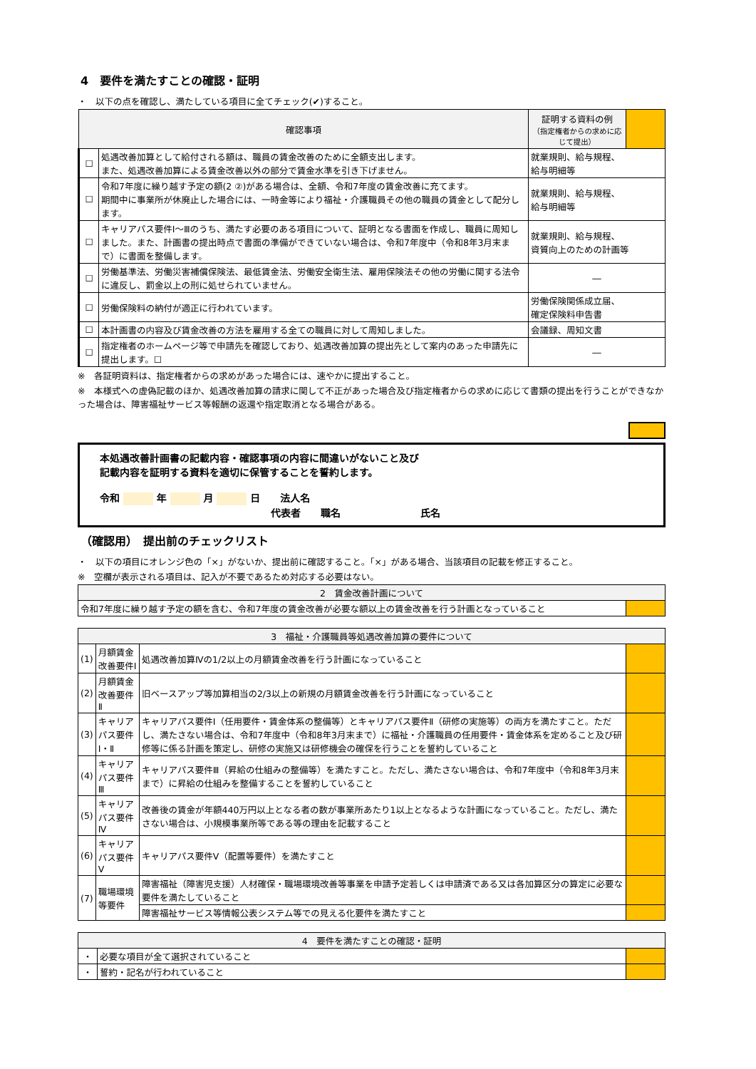4　要件を満たすことの確認・証明
・　以下の点を確認し、満たしている項目に全てチェック(✔)すること。
| 確認事項 | | 証明する資料の例 （指定権者からの求めに応じて提出） | |
| ☐ | 処遇改善加算として給付される額は、職員の賃金改善のために全額支出します。 また、処遇改善加算による賃金改善以外の部分で賃金水準を引き下げません。 | 就業規則、給与規程、 給与明細等 | |
| ☐ | 令和7年度に繰り越す予定の額(2 ②)がある場合は、全額、令和7年度の賃金改善に充てます。 期間中に事業所が休廃止した場合には、一時金等により福祉・介護職員その他の職員の賃金として配分します。 | 就業規則、給与規程、 給与明細等 | |
| ☐ | キャリアパス要件Ⅰ～Ⅲのうち、満たす必要のある項目について、証明となる書面を作成し、職員に周知しました。また、計画書の提出時点で書面の準備ができていない場合は、令和7年度中（令和8年3月末まで）に書面を整備します。 | 就業規則、給与規程、 資質向上のための計画等 | |
| ☐ | 労働基準法、労働災害補償保険法、最低賃金法、労働安全衛生法、雇用保険法その他の労働に関する法令に違反し、罰金以上の刑に処せられていません。 | ― | |
| ☐ | 労働保険料の納付が適正に行われています。 | 労働保険関係成立届、 確定保険料申告書 | |
| ☐ | 本計画書の内容及び賃金改善の方法を雇用する全ての職員に対して周知しました。 | 会議録、周知文書 | |
| ☐ | 指定権者のホームページ等で申請先を確認しており、処遇改善加算の提出先として案内のあった申請先に提出します。☐ | ― | |
※　各証明資料は、指定権者からの求めがあった場合には、速やかに提出すること。
※　本様式への虚偽記載のほか、処遇改善加算の請求に関して不正があった場合及び指定権者からの求めに応じて書類の提出を行うことができなかった場合は、障害福祉サービス等報酬の返還や指定取消となる場合がある。
本処遇改善計画書の記載内容・確認事項の内容に間違いがないこと及び
記載内容を証明する資料を適切に保管することを誓約します。
令和 年 月 日　　法人名
代表者　　職名　　　　　　　　氏名
（確認用）　提出前のチェックリスト
・　以下の項目にオレンジ色の「×」がないか、提出前に確認すること。「×」がある場合、当該項目の記載を修正すること。
※　空欄が表示される項目は、記入が不要であるため対応する必要はない。
| 2 賃金改善計画について | |
| --- | --- |
| 令和7年度に繰り越す予定の額を含む、令和7年度の賃金改善が必要な額以上の賃金改善を行う計画となっていること | |
| 3 福祉・介護職員等処遇改善加算の要件について | | | |
| --- | --- | --- | --- |
| (1) | 月額賃金改善要件Ⅰ | 処遇改善加算Ⅳの1/2以上の月額賃金改善を行う計画になっていること | |
| (2) | 月額賃金改善要件Ⅱ | 旧ベースアップ等加算相当の2/3以上の新規の月額賃金改善を行う計画になっていること | |
| (3) | キャリアパス要件Ⅰ・Ⅱ | キャリアパス要件Ⅰ（任用要件・賃金体系の整備等）とキャリアパス要件Ⅱ（研修の実施等）の両方を満たすこと。ただし、満たさない場合は、令和7年度中（令和8年3月末まで）に福祉・介護職員の任用要件・賃金体系を定めること及び研修等に係る計画を策定し、研修の実施又は研修機会の確保を行うことを誓約していること | |
| (4) | キャリアパス要件Ⅲ | キャリアパス要件Ⅲ（昇給の仕組みの整備等）を満たすこと。ただし、満たさない場合は、令和7年度中（令和8年3月末まで）に昇給の仕組みを整備することを誓約していること | |
| (5) | キャリアパス要件Ⅳ | 改善後の賃金が年額440万円以上となる者の数が事業所あたり1以上となるような計画になっていること。ただし、満たさない場合は、小規模事業所等である等の理由を記載すること | |
| (6) | キャリアパス要件Ⅴ | キャリアパス要件Ⅴ（配置等要件）を満たすこと | |
| (7) | 職場環境等要件 | 障害福祉（障害児支援）人材確保・職場環境改善等事業を申請予定若しくは申請済である又は各加算区分の算定に必要な要件を満たしていること | |
| | | 障害福祉サービス等情報公表システム等での見える化要件を満たすこと | |
| 4 要件を満たすことの確認・証明 | | |
| --- | --- | --- |
| ・ | 必要な項目が全て選択されていること | |
| ・ | 誓約・記名が行われていること | |